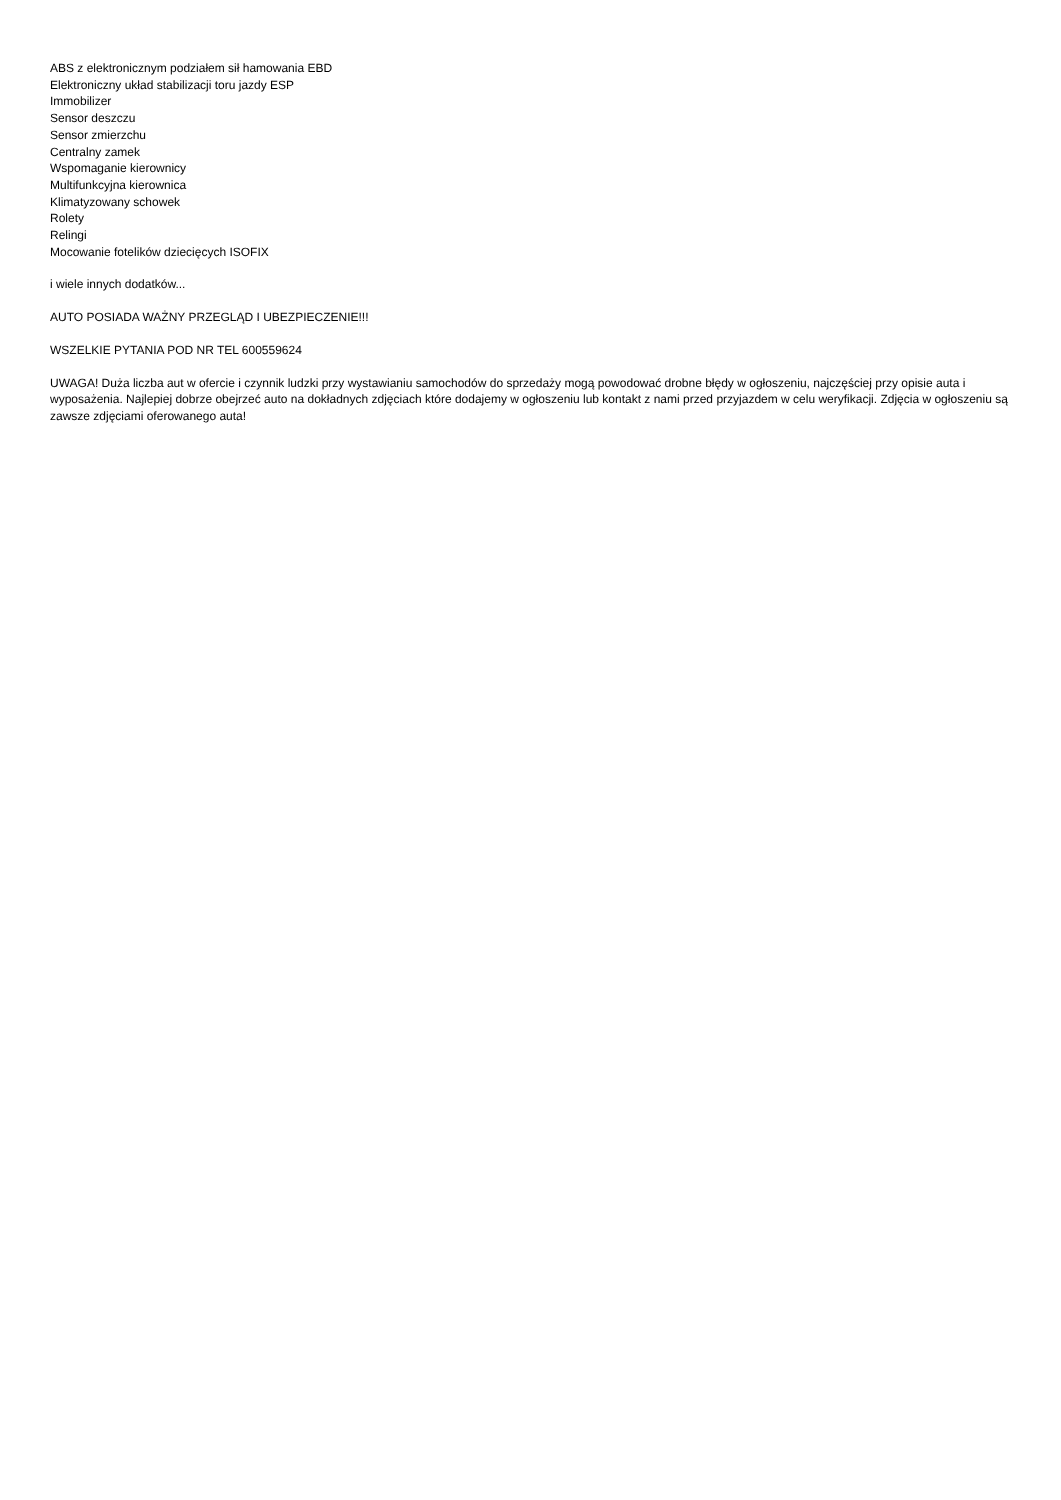ABS z elektronicznym podziałem sił hamowania EBD
Elektroniczny układ stabilizacji toru jazdy ESP
Immobilizer
Sensor deszczu
Sensor zmierzchu
Centralny zamek
Wspomaganie kierownicy
Multifunkcyjna kierownica
Klimatyzowany schowek
Rolety
Relingi
Mocowanie fotelików dziecięcych ISOFIX
i wiele innych dodatków...
AUTO POSIADA WAŻNY PRZEGLĄD I UBEZPIECZENIE!!!
WSZELKIE PYTANIA POD NR TEL 600559624
UWAGA! Duża liczba aut w ofercie i czynnik ludzki przy wystawianiu samochodów do sprzedaży mogą powodować drobne błędy w ogłoszeniu, najczęściej przy opisie auta i wyposażenia. Najlepiej dobrze obejrzeć auto na dokładnych zdjęciach które dodajemy w ogłoszeniu lub kontakt z nami przed przyjazdem w celu weryfikacji. Zdjęcia w ogłoszeniu są zawsze zdjęciami oferowanego auta!